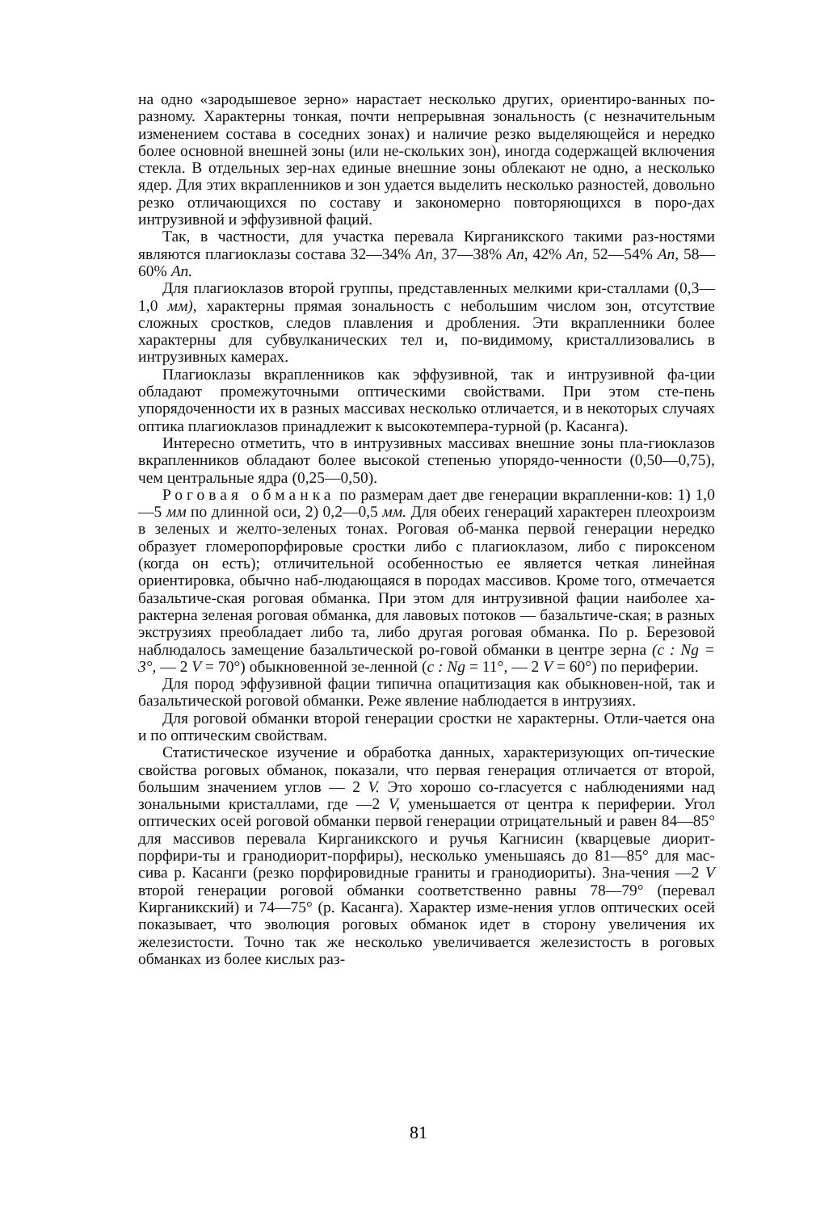на одно «зародышевое зерно» нарастает несколько других, ориентиро-ванных по-разному. Характерны тонкая, почти непрерывная зональность (с незначительным изменением состава в соседних зонах) и наличие резко выделяющейся и нередко более основной внешней зоны (или не-скольких зон), иногда содержащей включения стекла. В отдельных зер-нах единые внешние зоны облекают не одно, а несколько ядер. Для этих вкрапленников и зон удается выделить несколько разностей, довольно резко отличающихся по составу и закономерно повторяющихся в поро-дах интрузивной и эффузивной фаций.
Так, в частности, для участка перевала Кирганикского такими раз-ностями являются плагиоклазы состава 32—34% An, 37—38% An, 42% An, 52—54% An, 58—60% An.
Для плагиоклазов второй группы, представленных мелкими кри-сталлами (0,3—1,0 мм), характерны прямая зональность с небольшим числом зон, отсутствие сложных сростков, следов плавления и дробления. Эти вкрапленники более характерны для субвулканических тел и, по-видимому, кристаллизовались в интрузивных камерах.
Плагиоклазы вкрапленников как эффузивной, так и интрузивной фа-ции обладают промежуточными оптическими свойствами. При этом сте-пень упорядоченности их в разных массивах несколько отличается, и в некоторых случаях оптика плагиоклазов принадлежит к высокотемпера-турной (р. Касанга).
Интересно отметить, что в интрузивных массивах внешние зоны пла-гиоклазов вкрапленников обладают более высокой степенью упорядо-ченности (0,50—0,75), чем центральные ядра (0,25—0,50).
Роговая обманка по размерам дает две генерации вкрапленни-ков: 1) 1,0—5 мм по длинной оси, 2) 0,2—0,5 мм. Для обеих генераций характерен плеохроизм в зеленых и желто-зеленых тонах. Роговая об-манка первой генерации нередко образует гломеропорфировые сростки либо с плагиоклазом, либо с пироксеном (когда он есть); отличительной особенностью ее является четкая линейная ориентировка, обычно наб-людающаяся в породах массивов. Кроме того, отмечается базальтиче-ская роговая обманка. При этом для интрузивной фации наиболее ха-рактерна зеленая роговая обманка, для лавовых потоков — базальтиче-ская; в разных экструзиях преобладает либо та, либо другая роговая обманка. По р. Березовой наблюдалось замещение базальтической ро-говой обманки в центре зерна (c : Ng = 3°, — 2 V = 70°) обыкновенной зе-ленной (c : Ng = 11°, — 2 V = 60°) по периферии.
Для пород эффузивной фации типична опацитизация как обыкновен-ной, так и базальтической роговой обманки. Реже явление наблюдается в интрузиях.
Для роговой обманки второй генерации сростки не характерны. Отли-чается она и по оптическим свойствам.
Статистическое изучение и обработка данных, характеризующих оп-тические свойства роговых обманок, показали, что первая генерация отличается от второй, большим значением углов — 2 V. Это хорошо со-гласуется с наблюдениями над зональными кристаллами, где —2 V, уменьшается от центра к периферии. Угол оптических осей роговой обманки первой генерации отрицательный и равен 84—85° для массивов перевала Кирганикского и ручья Кагнисин (кварцевые диорит-порфири-ты и гранодиорит-порфиры), несколько уменьшаясь до 81—85° для мас-сива р. Касанги (резко порфировидные граниты и гранодиориты). Зна-чения —2 V второй генерации роговой обманки соответственно равны 78—79° (перевал Кирганикский) и 74—75° (р. Касанга). Характер изме-нения углов оптических осей показывает, что эволюция роговых обманок идет в сторону увеличения их железистости. Точно так же несколько увеличивается железистость в роговых обманках из более кислых раз-
81